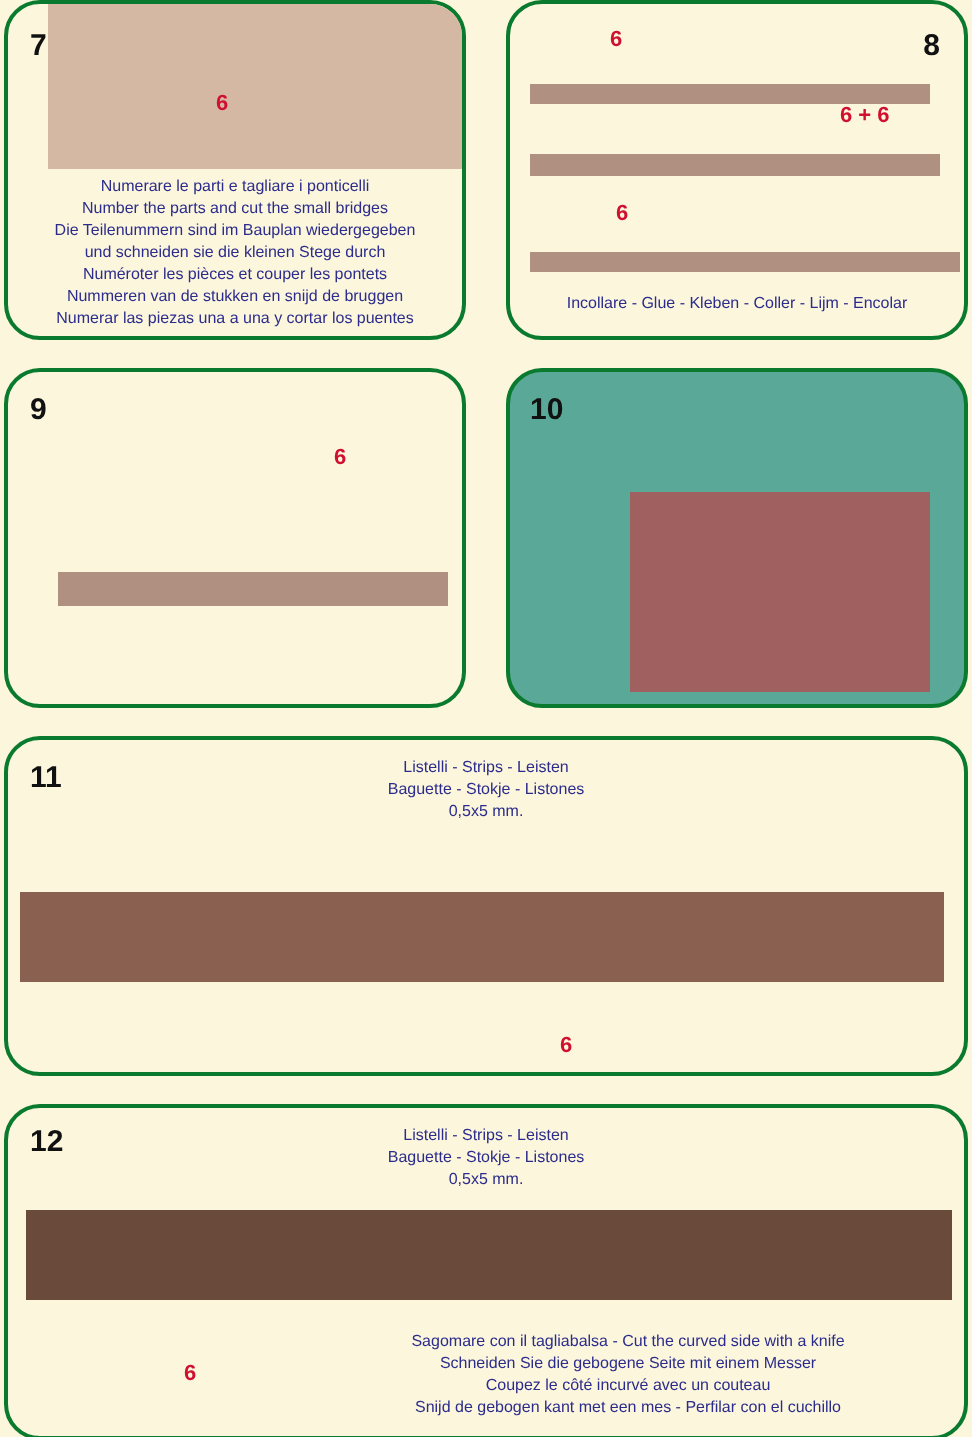7
6
Numerare le parti e tagliare i ponticelli
Number the parts and cut the small bridges
Die Teilenummern sind im Bauplan wiedergegeben
und schneiden sie die kleinen Stege durch
Numéroter les pièces et couper les pontets
Nummeren van de stukken en snijd de bruggen
Numerar las piezas una a una y cortar los puentes
8 6
6 + 6
6
Incollare - Glue - Kleben - Coller - Lijm - Encolar
9
6
10
11
Listelli - Strips - Leisten
Baguette - Stokje - Listones
0,5x5 mm.
6
12
Listelli - Strips - Leisten
Baguette - Stokje - Listones
0,5x5 mm.
6
Sagomare con il tagliabalsa - Cut the curved side with a knife
Schneiden Sie die gebogene Seite mit einem Messer
Coupez le côté incurvé avec un couteau
Snijd de gebogen kant met een mes - Perfilar con el cuchillo